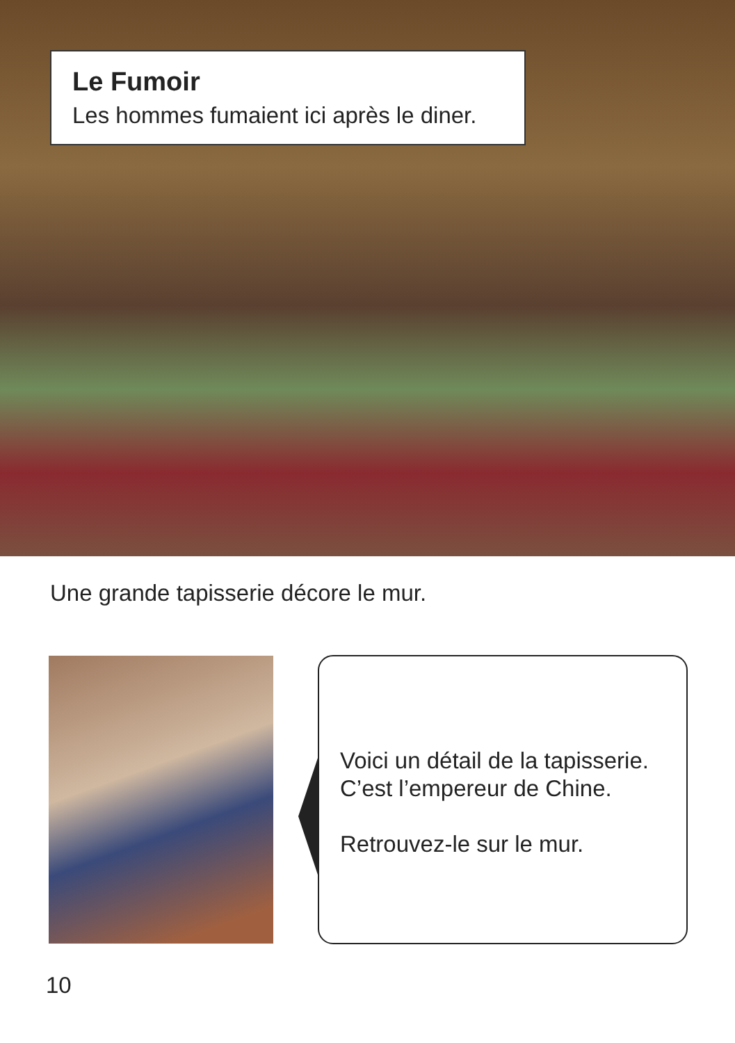Le Fumoir
Les hommes fumaient ici après le diner.
Une grande tapisserie décore le mur.
Voici un détail de la tapisserie.
C’est l’empereur de Chine.
Retrouvez-le sur le mur.
10